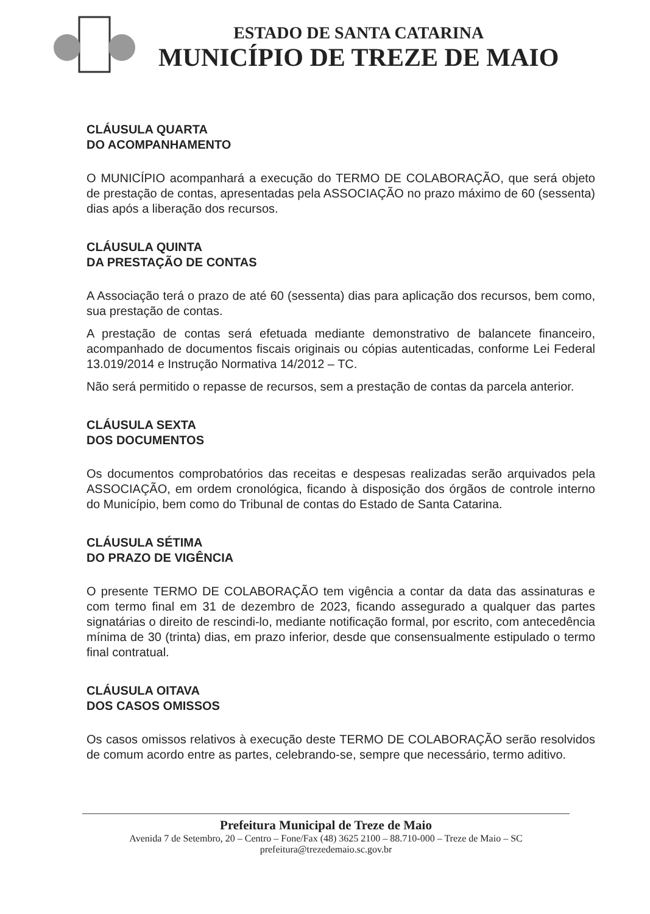ESTADO DE SANTA CATARINA
MUNICÍPIO DE TREZE DE MAIO
CLÁUSULA QUARTA
DO ACOMPANHAMENTO
O MUNICÍPIO acompanhará a execução do TERMO DE COLABORAÇÃO, que será objeto de prestação de contas, apresentadas pela ASSOCIAÇÃO no prazo máximo de 60 (sessenta) dias após a liberação dos recursos.
CLÁUSULA QUINTA
DA PRESTAÇÃO DE CONTAS
A Associação terá o prazo de até 60 (sessenta) dias para aplicação dos recursos, bem como, sua prestação de contas.
A prestação de contas será efetuada mediante demonstrativo de balancete financeiro, acompanhado de documentos fiscais originais ou cópias autenticadas, conforme Lei Federal 13.019/2014 e Instrução Normativa 14/2012 – TC.
Não será permitido o repasse de recursos, sem a prestação de contas da parcela anterior.
CLÁUSULA SEXTA
DOS DOCUMENTOS
Os documentos comprobatórios das receitas e despesas realizadas serão arquivados pela ASSOCIAÇÃO, em ordem cronológica, ficando à disposição dos órgãos de controle interno do Município, bem como do Tribunal de contas do Estado de Santa Catarina.
CLÁUSULA SÉTIMA
DO PRAZO DE VIGÊNCIA
O presente TERMO DE COLABORAÇÃO tem vigência a contar da data das assinaturas e com termo final em 31 de dezembro de 2023, ficando assegurado a qualquer das partes signatárias o direito de rescindi-lo, mediante notificação formal, por escrito, com antecedência mínima de 30 (trinta) dias, em prazo inferior, desde que consensualmente estipulado o termo final contratual.
CLÁUSULA OITAVA
DOS CASOS OMISSOS
Os casos omissos relativos à execução deste TERMO DE COLABORAÇÃO serão resolvidos de comum acordo entre as partes, celebrando-se, sempre que necessário, termo aditivo.
Prefeitura Municipal de Treze de Maio
Avenida 7 de Setembro, 20 – Centro – Fone/Fax (48) 3625 2100 – 88.710-000 – Treze de Maio – SC
prefeitura@trezedemaio.sc.gov.br